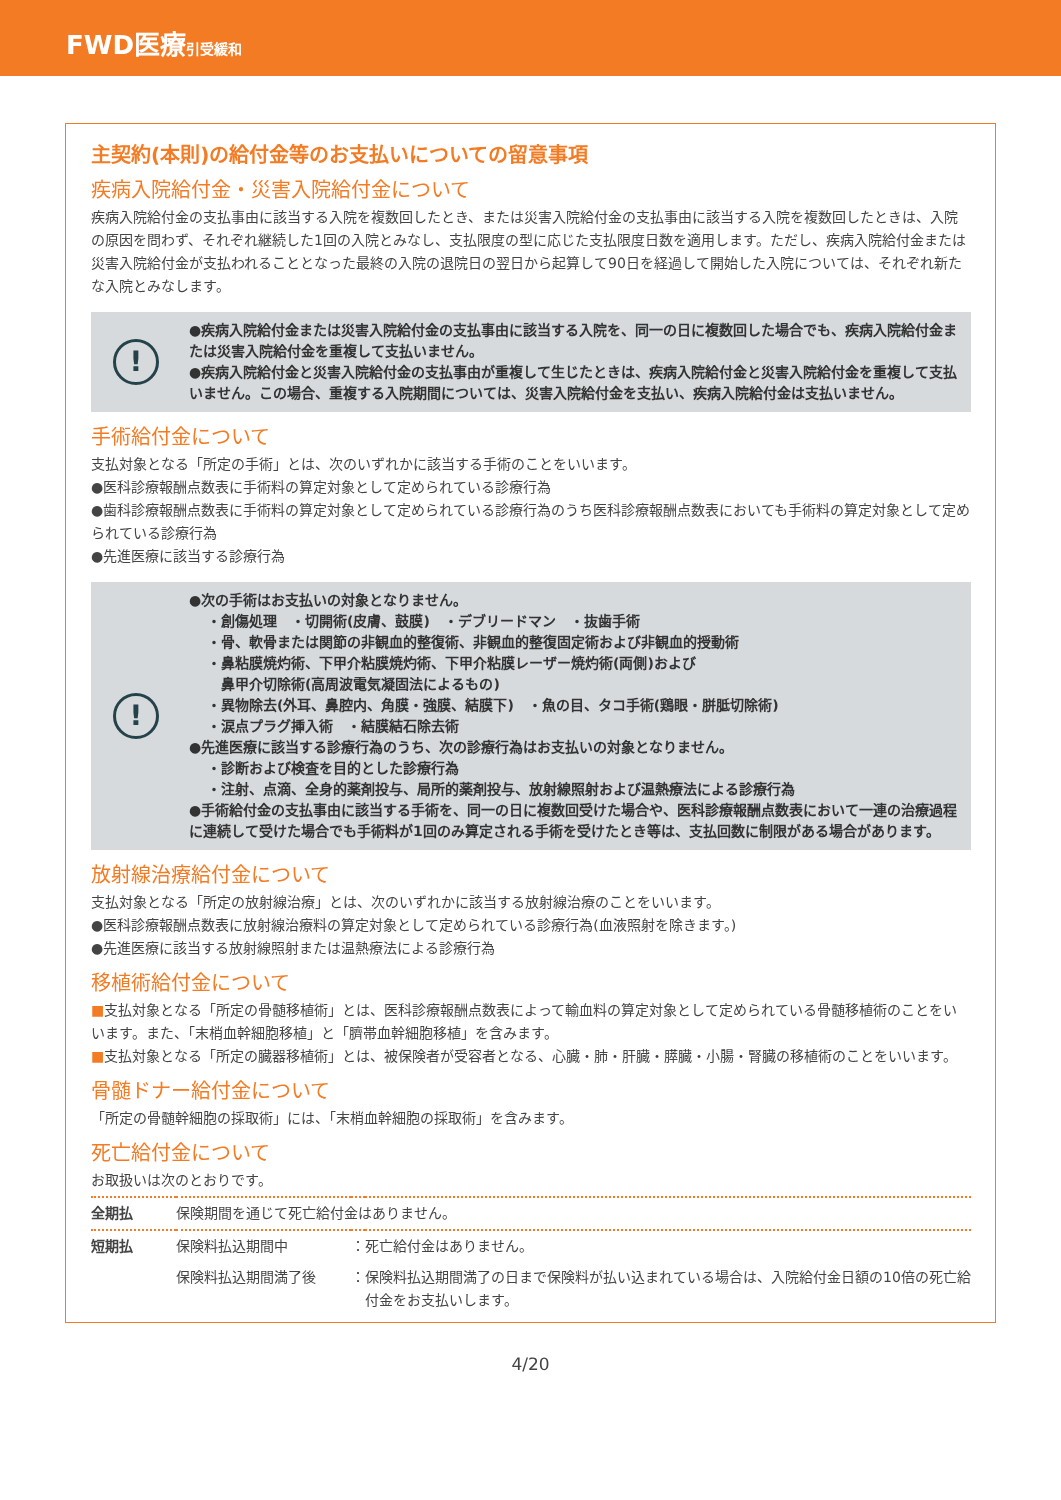FWD医療引受緩和
主契約(本則)の給付金等のお支払いについての留意事項
疾病入院給付金・災害入院給付金について
疾病入院給付金の支払事由に該当する入院を複数回したとき、または災害入院給付金の支払事由に該当する入院を複数回したときは、入院の原因を問わず、それぞれ継続した1回の入院とみなし、支払限度の型に応じた支払限度日数を適用します。ただし、疾病入院給付金または災害入院給付金が支払われることとなった最終の入院の退院日の翌日から起算して90日を経過して開始した入院については、それぞれ新たな入院とみなします。
!
●疾病入院給付金または災害入院給付金の支払事由に該当する入院を、同一の日に複数回した場合でも、疾病入院給付金または災害入院給付金を重複して支払いません。
●疾病入院給付金と災害入院給付金の支払事由が重複して生じたときは、疾病入院給付金と災害入院給付金を重複して支払いません。この場合、重複する入院期間については、災害入院給付金を支払い、疾病入院給付金は支払いません。
手術給付金について
支払対象となる「所定の手術」とは、次のいずれかに該当する手術のことをいいます。
●医科診療報酬点数表に手術料の算定対象として定められている診療行為
●歯科診療報酬点数表に手術料の算定対象として定められている診療行為のうち医科診療報酬点数表においても手術料の算定対象として定められている診療行為
●先進医療に該当する診療行為
!
●次の手術はお支払いの対象となりません。
・創傷処理　・切開術(皮膚、鼓膜)　・デブリードマン　・抜歯手術
・骨、軟骨または関節の非観血的整復術、非観血的整復固定術および非観血的授動術
・鼻粘膜焼灼術、下甲介粘膜焼灼術、下甲介粘膜レーザー焼灼術(両側)および
　鼻甲介切除術(高周波電気凝固法によるもの)
・異物除去(外耳、鼻腔内、角膜・強膜、結膜下)　・魚の目、タコ手術(鶏眼・胼胝切除術)
・涙点プラグ挿入術　・結膜結石除去術
●先進医療に該当する診療行為のうち、次の診療行為はお支払いの対象となりません。
・診断および検査を目的とした診療行為
・注射、点滴、全身的薬剤投与、局所的薬剤投与、放射線照射および温熱療法による診療行為
●手術給付金の支払事由に該当する手術を、同一の日に複数回受けた場合や、医科診療報酬点数表において一連の治療過程に連続して受けた場合でも手術料が1回のみ算定される手術を受けたとき等は、支払回数に制限がある場合があります。
放射線治療給付金について
支払対象となる「所定の放射線治療」とは、次のいずれかに該当する放射線治療のことをいいます。
●医科診療報酬点数表に放射線治療料の算定対象として定められている診療行為(血液照射を除きます。)
●先進医療に該当する放射線照射または温熱療法による診療行為
移植術給付金について
■支払対象となる「所定の骨髄移植術」とは、医科診療報酬点数表によって輸血料の算定対象として定められている骨髄移植術のことをいいます。また、「末梢血幹細胞移植」と「臍帯血幹細胞移植」を含みます。
■支払対象となる「所定の臓器移植術」とは、被保険者が受容者となる、心臓・肺・肝臓・膵臓・小腸・腎臓の移植術のことをいいます。
骨髄ドナー給付金について
「所定の骨髄幹細胞の採取術」には、「末梢血幹細胞の採取術」を含みます。
死亡給付金について
お取扱いは次のとおりです。
| 全期払 | 保険期間を通じて死亡給付金はありません。 | | |
| 短期払 | 保険料払込期間中 | ： | 死亡給付金はありません。 |
| | 保険料払込期間満了後 | ： | 保険料払込期間満了の日まで保険料が払い込まれている場合は、入院給付金日額の10倍の死亡給付金をお支払いします。 |
4/20